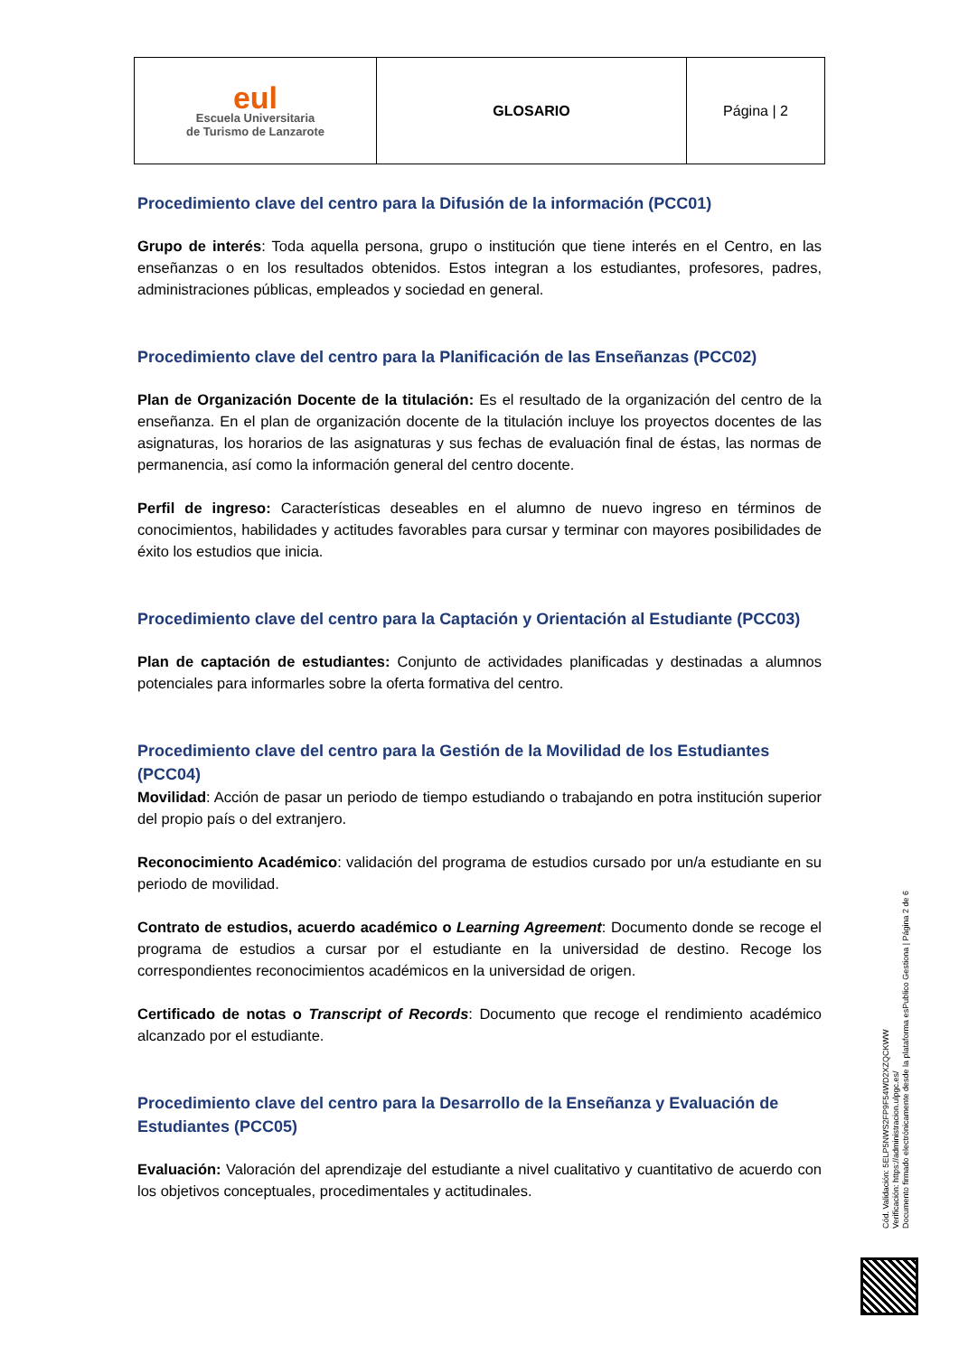| eul Escuela Universitaria de Turismo de Lanzarote | GLOSARIO | Página / 2 |
Procedimiento clave del centro para la Difusión de la información (PCC01)
Grupo de interés: Toda aquella persona, grupo o institución que tiene interés en el Centro, en las enseñanzas o en los resultados obtenidos. Estos integran a los estudiantes, profesores, padres, administraciones públicas, empleados y sociedad en general.
Procedimiento clave del centro para la Planificación de las Enseñanzas (PCC02)
Plan de Organización Docente de la titulación: Es el resultado de la organización del centro de la enseñanza. En el plan de organización docente de la titulación incluye los proyectos docentes de las asignaturas, los horarios de las asignaturas y sus fechas de evaluación final de éstas, las normas de permanencia, así como la información general del centro docente.
Perfil de ingreso: Características deseables en el alumno de nuevo ingreso en términos de conocimientos, habilidades y actitudes favorables para cursar y terminar con mayores posibilidades de éxito los estudios que inicia.
Procedimiento clave del centro para la Captación y Orientación al Estudiante (PCC03)
Plan de captación de estudiantes: Conjunto de actividades planificadas y destinadas a alumnos potenciales para informarles sobre la oferta formativa del centro.
Procedimiento clave del centro para la Gestión de la Movilidad de los Estudiantes (PCC04)
Movilidad: Acción de pasar un periodo de tiempo estudiando o trabajando en potra institución superior del propio país o del extranjero.
Reconocimiento Académico: validación del programa de estudios cursado por un/a estudiante en su periodo de movilidad.
Contrato de estudios, acuerdo académico o Learning Agreement: Documento donde se recoge el programa de estudios a cursar por el estudiante en la universidad de destino. Recoge los correspondientes reconocimientos académicos en la universidad de origen.
Certificado de notas o Transcript of Records: Documento que recoge el rendimiento académico alcanzado por el estudiante.
Procedimiento clave del centro para la Desarrollo de la Enseñanza y Evaluación de Estudiantes (PCC05)
Evaluación: Valoración del aprendizaje del estudiante a nivel cualitativo y cuantitativo de acuerdo con los objetivos conceptuales, procedimentales y actitudinales.
Cód. Validación: 5ELP5NWS2FP9F54WD2XZQCKWW
Verificación: https://administracion.ulpgc.es/
Documento firmado electrónicamente desde la plataforma esPublico Gestiona | Página 2 de 6